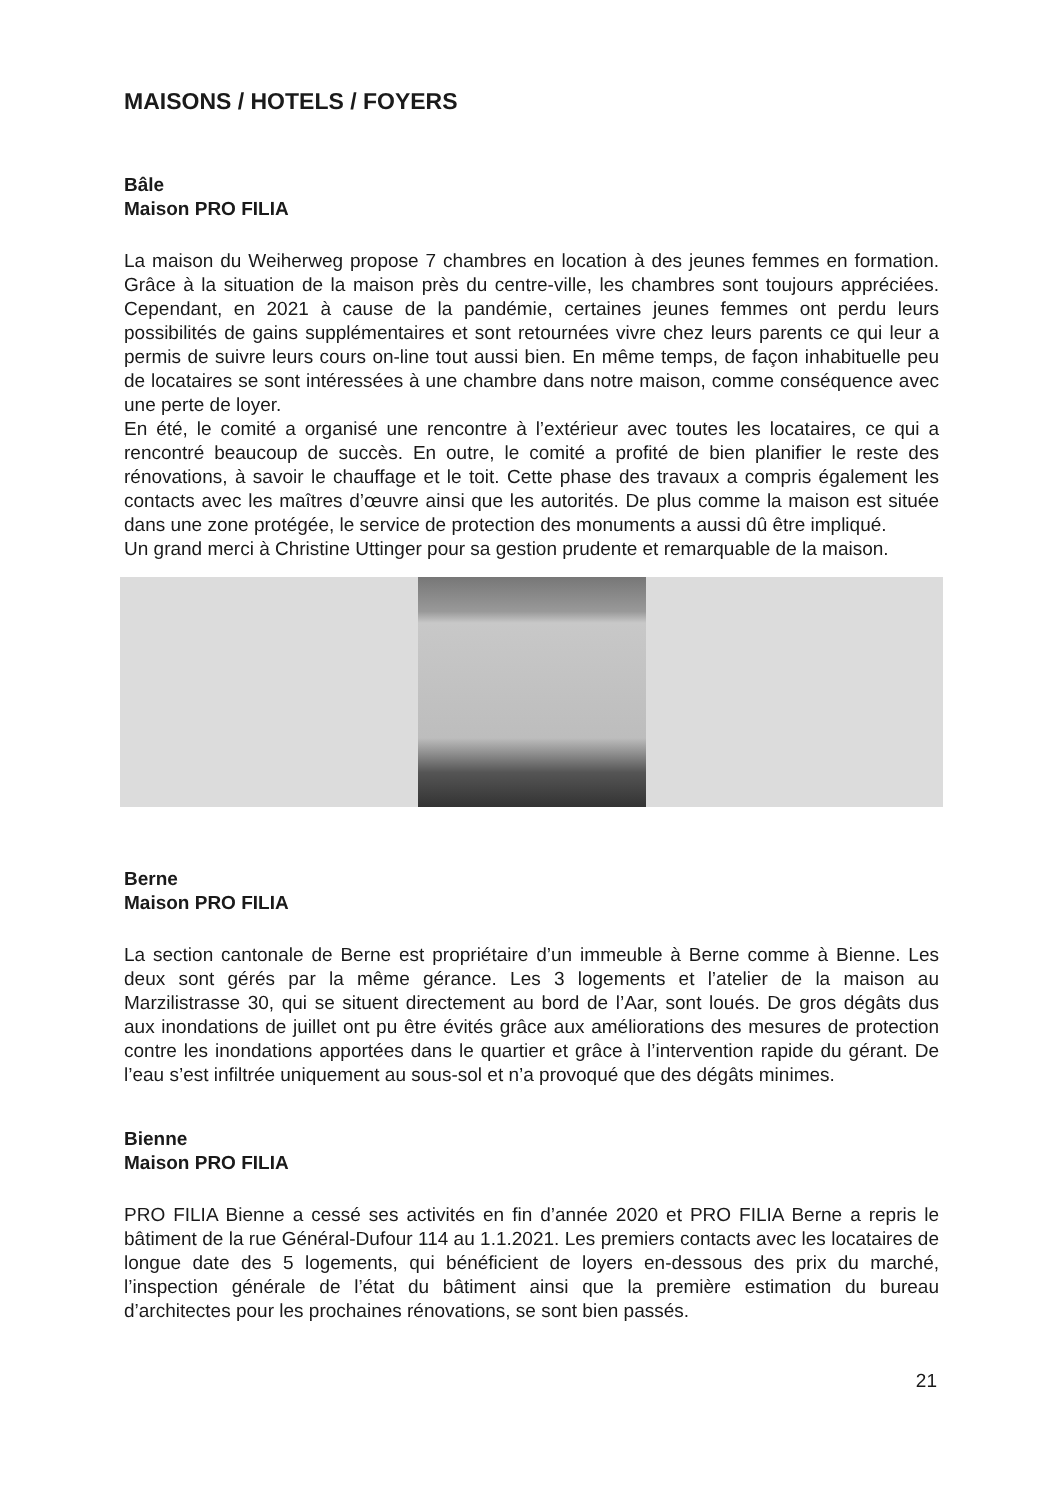MAISONS / HOTELS / FOYERS
Bâle
Maison PRO FILIA
La maison du Weiherweg propose 7 chambres en location à des jeunes femmes en formation. Grâce à la situation de la maison près du centre-ville, les chambres sont toujours appréciées. Cependant, en 2021 à cause de la pandémie, certaines jeunes femmes ont perdu leurs possibilités de gains supplémentaires et sont retournées vivre chez leurs parents ce qui leur a permis de suivre leurs cours on-line tout aussi bien. En même temps, de façon inhabituelle peu de locataires se sont intéressées à une chambre dans notre maison, comme conséquence avec une perte de loyer.
En été, le comité a organisé une rencontre à l’extérieur avec toutes les locataires, ce qui a rencontré beaucoup de succès. En outre, le comité a profité de bien planifier le reste des rénovations, à savoir le chauffage et le toit. Cette phase des travaux a compris également les contacts avec les maîtres d’œuvre ainsi que les autorités. De plus comme la maison est située dans une zone protégée, le service de protection des monuments a aussi dû être impliqué.
Un grand merci à Christine Uttinger pour sa gestion prudente et remarquable de la maison.
Berne
Maison PRO FILIA
La section cantonale de Berne est propriétaire d’un immeuble à Berne comme à Bienne. Les deux sont gérés par la même gérance. Les 3 logements et l’atelier de la maison au Marzilistrasse 30, qui se situent directement au bord de l’Aar, sont loués. De gros dégâts dus aux inondations de juillet ont pu être évités grâce aux améliorations des mesures de protection contre les inondations apportées dans le quartier et grâce à l’intervention rapide du gérant. De l’eau s’est infiltrée uniquement au sous-sol et n’a provoqué que des dégâts minimes.
Bienne
Maison PRO FILIA
PRO FILIA Bienne a cessé ses activités en fin d’année 2020 et PRO FILIA Berne a repris le bâtiment de la rue Général-Dufour 114 au 1.1.2021. Les premiers contacts avec les locataires de longue date des 5 logements, qui bénéficient de loyers en-dessous des prix du marché, l’inspection générale de l’état du bâtiment ainsi que la première estimation du bureau d’architectes pour les prochaines rénovations, se sont bien passés.
21